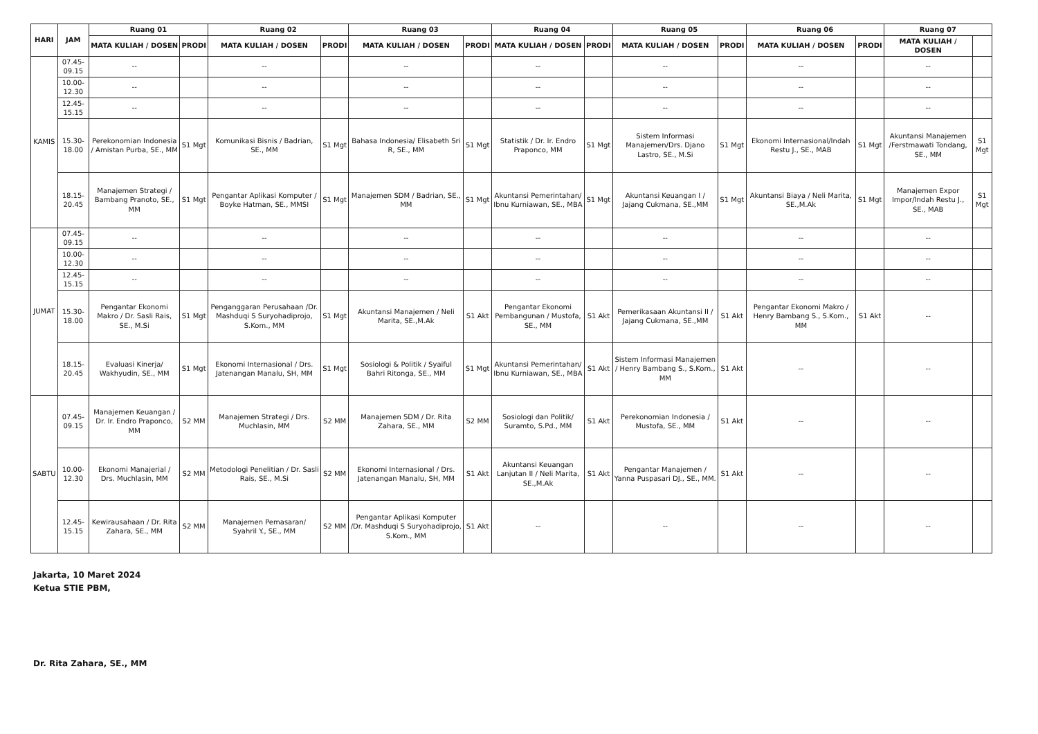| HARI | JAM | Ruang 01 | | Ruang 02 | | Ruang 03 | | Ruang 04 | | Ruang 05 | | Ruang 06 | | Ruang 07 | |
| --- | --- | --- | --- | --- | --- | --- | --- | --- | --- | --- | --- | --- | --- | --- | --- |
| | | MATA KULIAH / DOSEN | PRODI | MATA KULIAH / DOSEN | PRODI | MATA KULIAH / DOSEN | PRODI | MATA KULIAH / DOSEN | PRODI | MATA KULIAH / DOSEN | PRODI | MATA KULIAH / DOSEN | PRODI | MATA KULIAH / DOSEN | |
| KAMIS | 07.45-09.15 | -- | | -- | | -- | | -- | | -- | | -- | | -- | |
| | 10.00-12.30 | -- | | -- | | -- | | -- | | -- | | -- | | -- | |
| | 12.45-15.15 | -- | | -- | | -- | | -- | | -- | | -- | | -- | |
| | 15.30-18.00 | Perekonomian Indonesia / Amistan Purba, SE., MM | S1 Mgt | Komunikasi Bisnis / Badrian, SE., MM | S1 Mgt | Bahasa Indonesia/ Elisabeth Sri R, SE., MM | S1 Mgt | Statistik / Dr. Ir. Endro Praponco, MM | S1 Mgt | Sistem Informasi Manajemen/Drs. Djano Lastro, SE., M.Si | S1 Mgt | Ekonomi Internasional/Indah Restu J., SE., MAB | S1 Mgt | Akuntansi Manajemen /Ferstmawati Tondang, SE., MM | S1 Mgt |
| | 18.15-20.45 | Manajemen Strategi / Bambang Pranoto, SE., MM | S1 Mgt | Pengantar Aplikasi Komputer / Boyke Hatman, SE., MMSI | S1 Mgt | Manajemen SDM / Badrian, SE., MM | S1 Mgt | Akuntansi Pemerintahan/ Ibnu Kurniawan, SE., MBA | S1 Mgt | Akuntansi Keuangan I / Jajang Cukmana, SE.,MM | S1 Mgt | Akuntansi Biaya / Neli Marita, SE.,M.Ak | S1 Mgt | Manajemen Expor Impor/Indah Restu J., SE., MAB | S1 Mgt |
| JUMAT | 07.45-09.15 | -- | | -- | | -- | | -- | | -- | | -- | | -- | |
| | 10.00-12.30 | -- | | -- | | -- | | -- | | -- | | -- | | -- | |
| | 12.45-15.15 | -- | | -- | | -- | | -- | | -- | | -- | | -- | |
| | 15.30-18.00 | Pengantar Ekonomi Makro / Dr. Sasli Rais, SE., M.Si | S1 Mgt | Penganggaran Perusahaan /Dr. Mashduqi S Suryohadiprojo, S.Kom., MM | S1 Mgt | Akuntansi Manajemen / Neli Marita, SE.,M.Ak | S1 Akt | Pengantar Ekonomi Pembangunan / Mustofa, SE., MM | S1 Akt | Pemerikasaan Akuntansi II / Jajang Cukmana, SE.,MM | S1 Akt | Pengantar Ekonomi Makro / Henry Bambang S., S.Kom., MM | S1 Akt | -- | |
| | 18.15-20.45 | Evaluasi Kinerja/ Wakhyudin, SE., MM | S1 Mgt | Ekonomi Internasional / Drs. Jatenangan Manalu, SH, MM | S1 Mgt | Sosiologi & Politik / Syaiful Bahri Ritonga, SE., MM | S1 Mgt | Akuntansi Pemerintahan/ Ibnu Kurniawan, SE., MBA | S1 Akt | Sistem Informasi Manajemen / Henry Bambang S., S.Kom., MM | S1 Akt | -- | | -- | |
| SABTU | 07.45-09.15 | Manajemen Keuangan / Dr. Ir. Endro Praponco, MM | S2 MM | Manajemen Strategi / Drs. Muchlasin, MM | S2 MM | Manajemen SDM / Dr. Rita Zahara, SE., MM | S2 MM | Sosiologi dan Politik/ Suramto, S.Pd., MM | S1 Akt | Perekonomian Indonesia / Mustofa, SE., MM | S1 Akt | -- | | -- | |
| | 10.00-12.30 | Ekonomi Manajerial / Drs. Muchlasin, MM | S2 MM | Metodologi Penelitian / Dr. Sasli Rais, SE., M.Si | S2 MM | Ekonomi Internasional / Drs. Jatenangan Manalu, SH, MM | S1 Akt | Akuntansi Keuangan Lanjutan II / Neli Marita, SE.,M.Ak | S1 Akt | Pengantar Manajemen / Yanna Puspasari DJ., SE., MM. | S1 Akt | -- | | -- | |
| | 12.45-15.15 | Kewirausahaan / Dr. Rita Zahara, SE., MM | S2 MM | Manajemen Pemasaran/ Syahril Y., SE., MM | S2 MM | Pengantar Aplikasi Komputer /Dr. Mashduqi S Suryohadiprojo, S.Kom., MM | S1 Akt | -- | | -- | | -- | | -- | |
Jakarta, 10 Maret 2024
Ketua STIE PBM,
Dr. Rita Zahara, SE., MM